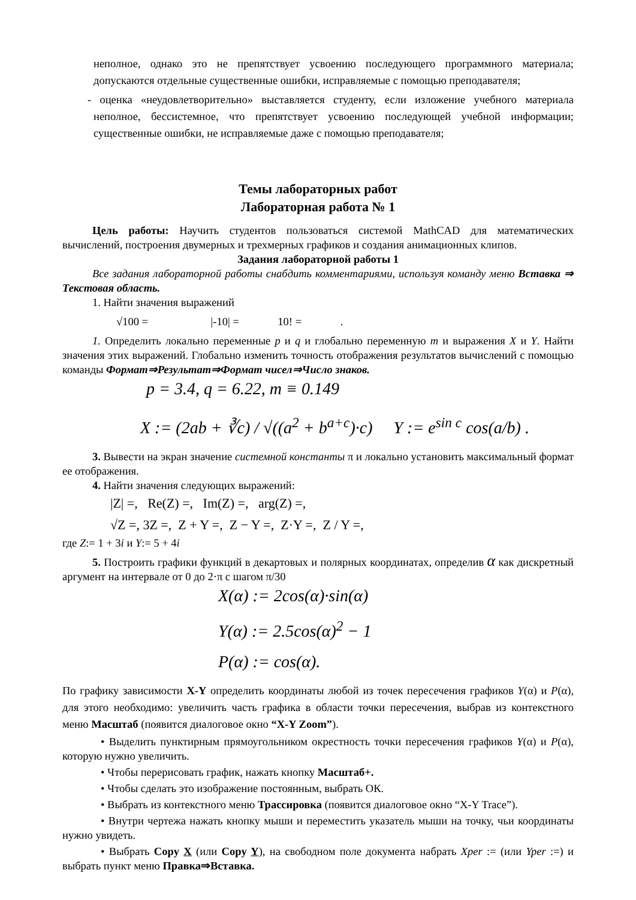неполное, однако это не препятствует усвоению последующего программного материала; допускаются отдельные существенные ошибки, исправляемые с помощью преподавателя;
- оценка «неудовлетворительно» выставляется студенту, если изложение учебного материала неполное, бессистемное, что препятствует усвоению последующей учебной информации; существенные ошибки, не исправляемые даже с помощью преподавателя;
Темы лабораторных работ
Лабораторная работа № 1
Цель работы: Научить студентов пользоваться системой MathCAD для математических вычислений, построения двумерных и трехмерных графиков и создания анимационных клипов.
Задания лабораторной работы 1
Все задания лабораторной работы снабдить комментариями, используя команду меню Вставка ⇒ Текстовая область.
1. Найти значения выражений
√100 = |-10| = 10! = .
1. Определить локально переменные p и q и глобально переменную m и выражения X и Y. Найти значения этих выражений. Глобально изменить точность отображения результатов вычислений с помощью команды Формат⇒Результат⇒Формат чисел⇒Число знаков.
p = 3.4, q = 6.22, m ≡ 0.149
X := (2ab + ∛c) / √((a<sup>2</sup> + b<sup>a+c</sup>)·c) Y := e<sup>sin c</sup> cos(a/b) .
3. Вывести на экран значение системной константы π и локально установить максимальный формат ее отображения.
4. Найти значения следующих выражений:
|Z| =, Re(Z) =, Im(Z) =, arg(Z) =,
√Z =, 3Z =, Z + Y =, Z − Y =, Z·Y =, Z / Y =,
где Z:= 1 + 3i и Y:= 5 + 4i
5. Построить графики функций в декартовых и полярных координатах, определив α как дискретный аргумент на интервале от 0 до 2·π с шагом π/30
X(α) := 2cos(α)·sin(α)
Y(α) := 2.5cos(α)<sup>2</sup> − 1
P(α) := cos(α).
По графику зависимости X-Y определить координаты любой из точек пересечения графиков Y(α) и P(α), для этого необходимо: увеличить часть графика в области точки пересечения, выбрав из контекстного меню Масштаб (появится диалоговое окно “X-Y Zoom”).
• Выделить пунктирным прямоугольником окрестность точки пересечения графиков Y(α) и P(α), которую нужно увеличить.
• Чтобы перерисовать график, нажать кнопку Масштаб+.
• Чтобы сделать это изображение постоянным, выбрать ОК.
• Выбрать из контекстного меню Трассировка (появится диалоговое окно “X-Y Trace”).
• Внутри чертежа нажать кнопку мыши и переместить указатель мыши на точку, чьи координаты нужно увидеть.
• Выбрать Copy X (или Copy Y), на свободном поле документа набрать Xper := (или Yper :=) и выбрать пункт меню Правка⇒Вставка.